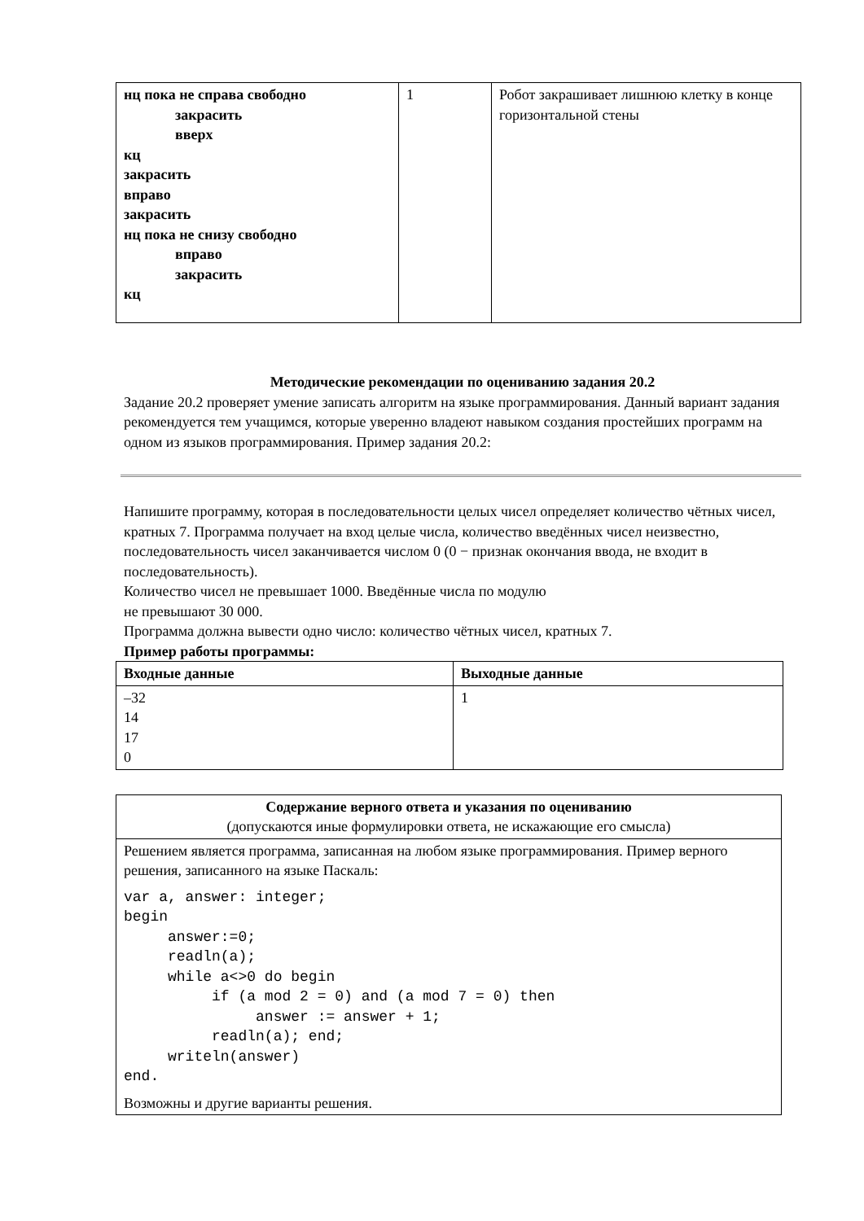| нц пока не справа свободно закрасить вверх кц закрасить вправо закрасить нц пока не снизу свободно вправо закрасить кц | 1 | Робот закрашивает лишнюю клетку в конце горизонтальной стены |
Методические рекомендации по оцениванию задания 20.2
Задание 20.2 проверяет умение записать алгоритм на языке программирования. Данный вариант задания рекомендуется тем учащимся, которые уверенно владеют навыком создания простейших программ на одном из языков программирования. Пример задания 20.2:
Напишите программу, которая в последовательности целых чисел определяет количество чётных чисел, кратных 7. Программа получает на вход целые числа, количество введённых чисел неизвестно, последовательность чисел заканчивается числом 0 (0 − признак окончания ввода, не входит в последовательность).
Количество чисел не превышает 1000. Введённые числа по модулю
не превышают 30 000.
Программа должна вывести одно число: количество чётных чисел, кратных 7.
Пример работы программы:
| Входные данные | Выходные данные |
| --- | --- |
| –32 14 17 0 | 1 |
| Содержание верного ответа и указания по оцениванию (допускаются иные формулировки ответа, не искажающие его смысла) |
| Решением является программа, записанная на любом языке программирования. Пример верного решения, записанного на языке Паскаль: var a, answer: integer; begin answer:=0; readln(a); while a<>0 do begin if (a mod 2 = 0) and (a mod 7 = 0) then answer := answer + 1; readln(a); end; writeln(answer) end. Возможны и другие варианты решения. |